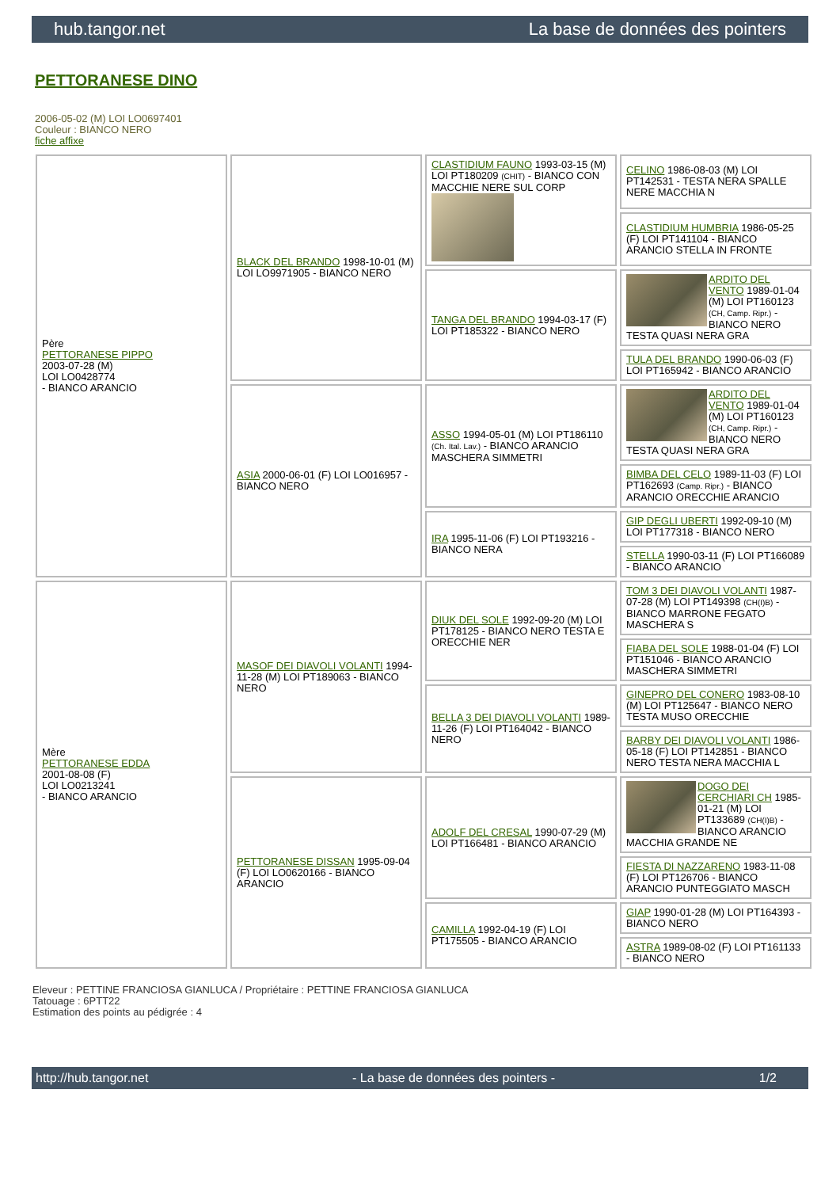hub.tangor.net La base de données des pointers
PETTORANESE DINO
2006-05-02 (M) LOI LO0697401
Couleur : BIANCO NERO
fiche affixe
| Père PETTORANESE PIPPO 2003-07-28 (M) LOI LO0428774 - BIANCO ARANCIO | BLACK DEL BRANDO 1998-10-01 (M) LOI LO9971905 - BIANCO NERO | CLASTIDIUM FAUNO 1993-03-15 (M) LOI PT180209 (CHIT) - BIANCO CON MACCHIE NERE SUL CORP | CELINO 1986-08-03 (M) LOI PT142531 - TESTA NERA SPALLE NERE MACCHIA N |
| | | | CLASTIDIUM HUMBRIA 1986-05-25 (F) LOI PT141104 - BIANCO ARANCIO STELLA IN FRONTE |
| | | TANGA DEL BRANDO 1994-03-17 (F) LOI PT185322 - BIANCO NERO | ARDITO DEL VENTO 1989-01-04 (M) LOI PT160123 (CH, Camp. Ripr.) - BIANCO NERO TESTA QUASI NERA GRA |
| | | | TULA DEL BRANDO 1990-06-03 (F) LOI PT165942 - BIANCO ARANCIO |
| | ASIA 2000-06-01 (F) LOI LO016957 - BIANCO NERO | ASSO 1994-05-01 (M) LOI PT186110 (Ch. Ital. Lav.) - BIANCO ARANCIO MASCHERA SIMMETRI | ARDITO DEL VENTO 1989-01-04 (M) LOI PT160123 (CH, Camp. Ripr.) - BIANCO NERO TESTA QUASI NERA GRA |
| | | | BIMBA DEL CELO 1989-11-03 (F) LOI PT162693 (Camp. Ripr.) - BIANCO ARANCIO ORECCHIE ARANCIO |
| | | IRA 1995-11-06 (F) LOI PT193216 - BIANCO NERA | GIP DEGLI UBERTI 1992-09-10 (M) LOI PT177318 - BIANCO NERO |
| | | | STELLA 1990-03-11 (F) LOI PT166089 - BIANCO ARANCIO |
| Mère PETTORANESE EDDA 2001-08-08 (F) LOI LO0213241 - BIANCO ARANCIO | MASOF DEI DIAVOLI VOLANTI 1994-11-28 (M) LOI PT189063 - BIANCO NERO | DIUK DEL SOLE 1992-09-20 (M) LOI PT178125 - BIANCO NERO TESTA E ORECCHIE NER | TOM 3 DEI DIAVOLI VOLANTI 1987-07-28 (M) LOI PT149398 (CH(I)B) - BIANCO MARRONE FEGATO MASCHERA S |
| | | | FIABA DEL SOLE 1988-01-04 (F) LOI PT151046 - BIANCO ARANCIO MASCHERA SIMMETRI |
| | | BELLA 3 DEI DIAVOLI VOLANTI 1989-11-26 (F) LOI PT164042 - BIANCO NERO | GINEPRO DEL CONERO 1983-08-10 (M) LOI PT125647 - BIANCO NERO TESTA MUSO ORECCHIE |
| | | | BARBY DEI DIAVOLI VOLANTI 1986-05-18 (F) LOI PT142851 - BIANCO NERO TESTA NERA MACCHIA L |
| | PETTORANESE DISSAN 1995-09-04 (F) LOI LO0620166 - BIANCO ARANCIO | ADOLF DEL CRESAL 1990-07-29 (M) LOI PT166481 - BIANCO ARANCIO | DOGO DEI CERCHIARI CH 1985-01-21 (M) LOI PT133689 (CH(I)B) - BIANCO ARANCIO MACCHIA GRANDE NE |
| | | | FIESTA DI NAZZARENO 1983-11-08 (F) LOI PT126706 - BIANCO ARANCIO PUNTEGGIATO MASCH |
| | | CAMILLA 1992-04-19 (F) LOI PT175505 - BIANCO ARANCIO | GIAP 1990-01-28 (M) LOI PT164393 - BIANCO NERO |
| | | | ASTRA 1989-08-02 (F) LOI PT161133 - BIANCO NERO |
Eleveur : PETTINE FRANCIOSA GIANLUCA / Propriétaire : PETTINE FRANCIOSA GIANLUCA
Tatouage : 6PTT22
Estimation des points au pédigrée : 4
http://hub.tangor.net - La base de données des pointers - 1/2